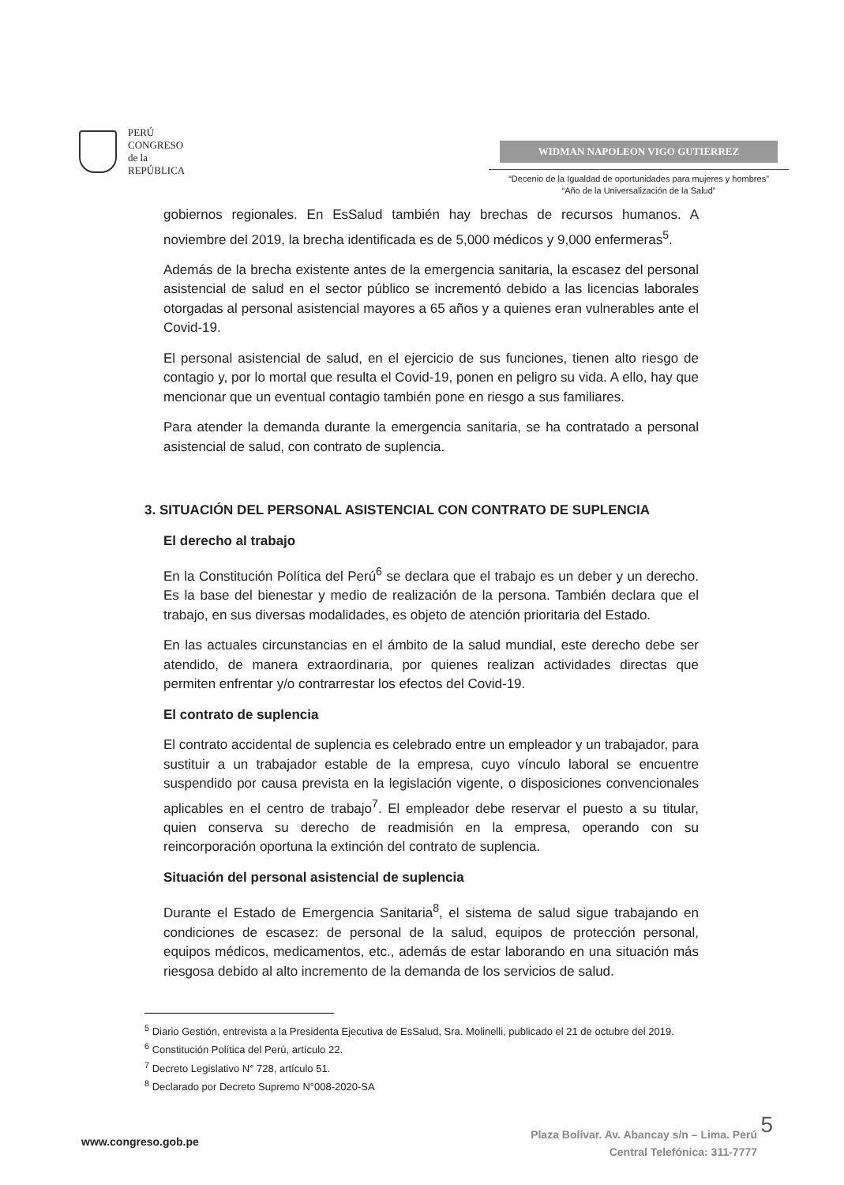PERÚ
CONGRESO
de la
REPÚBLICA
WIDMAN NAPOLEON VIGO GUTIERREZ
“Decenio de la Igualdad de oportunidades para mujeres y hombres”
“Año de la Universalización de la Salud”
gobiernos regionales. En EsSalud también hay brechas de recursos humanos. A noviembre del 2019, la brecha identificada es de 5,000 médicos y 9,000 enfermeras<sup>5</sup>.
Además de la brecha existente antes de la emergencia sanitaria, la escasez del personal asistencial de salud en el sector público se incrementó debido a las licencias laborales otorgadas al personal asistencial mayores a 65 años y a quienes eran vulnerables ante el Covid-19.
El personal asistencial de salud, en el ejercicio de sus funciones, tienen alto riesgo de contagio y, por lo mortal que resulta el Covid-19, ponen en peligro su vida. A ello, hay que mencionar que un eventual contagio también pone en riesgo a sus familiares.
Para atender la demanda durante la emergencia sanitaria, se ha contratado a personal asistencial de salud, con contrato de suplencia.
3. SITUACIÓN DEL PERSONAL ASISTENCIAL CON CONTRATO DE SUPLENCIA
El derecho al trabajo
En la Constitución Política del Perú<sup>6</sup> se declara que el trabajo es un deber y un derecho. Es la base del bienestar y medio de realización de la persona. También declara que el trabajo, en sus diversas modalidades, es objeto de atención prioritaria del Estado.
En las actuales circunstancias en el ámbito de la salud mundial, este derecho debe ser atendido, de manera extraordinaria, por quienes realizan actividades directas que permiten enfrentar y/o contrarrestar los efectos del Covid-19.
El contrato de suplencia
El contrato accidental de suplencia es celebrado entre un empleador y un trabajador, para sustituir a un trabajador estable de la empresa, cuyo vínculo laboral se encuentre suspendido por causa prevista en la legislación vigente, o disposiciones convencionales aplicables en el centro de trabajo<sup>7</sup>. El empleador debe reservar el puesto a su titular, quien conserva su derecho de readmisión en la empresa, operando con su reincorporación oportuna la extinción del contrato de suplencia.
Situación del personal asistencial de suplencia
Durante el Estado de Emergencia Sanitaria<sup>8</sup>, el sistema de salud sigue trabajando en condiciones de escasez: de personal de la salud, equipos de protección personal, equipos médicos, medicamentos, etc., además de estar laborando en una situación más riesgosa debido al alto incremento de la demanda de los servicios de salud.
<sup>5</sup> Diario Gestión, entrevista a la Presidenta Ejecutiva de EsSalud, Sra. Molinelli, publicado el 21 de octubre del 2019.
<sup>6</sup> Constitución Política del Perú, artículo 22.
<sup>7</sup> Decreto Legislativo N° 728, artículo 51.
<sup>8</sup> Declarado por Decreto Supremo N°008-2020-SA
www.congreso.gob.pe
Plaza Bolívar. Av. Abancay s/n – Lima. Perú
Central Telefónica: 311-7777
5